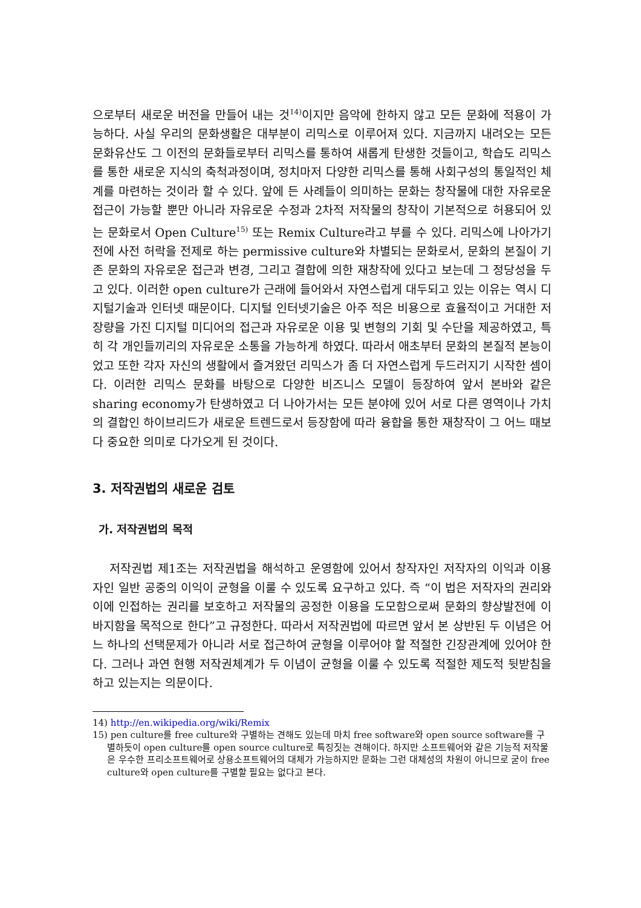으로부터 새로운 버전을 만들어 내는 것<sup>14)</sup>이지만 음악에 한하지 않고 모든 문화에 적용이 가능하다. 사실 우리의 문화생활은 대부분이 리믹스로 이루어져 있다. 지금까지 내려오는 모든 문화유산도 그 이전의 문화들로부터 리믹스를 통하여 새롭게 탄생한 것들이고, 학습도 리믹스를 통한 새로운 지식의 축척과정이며, 정치마저 다양한 리믹스를 통해 사회구성의 통일적인 체계를 마련하는 것이라 할 수 있다. 앞에 든 사례들이 의미하는 문화는 창작물에 대한 자유로운 접근이 가능할 뿐만 아니라 자유로운 수정과 2차적 저작물의 창작이 기본적으로 허용되어 있는 문화로서 Open Culture<sup>15)</sup> 또는 Remix Culture라고 부를 수 있다. 리믹스에 나아가기 전에 사전 허락을 전제로 하는 permissive culture와 차별되는 문화로서, 문화의 본질이 기존 문화의 자유로운 접근과 변경, 그리고 결합에 의한 재창작에 있다고 보는데 그 정당성을 두고 있다. 이러한 open culture가 근래에 들어와서 자연스럽게 대두되고 있는 이유는 역시 디지털기술과 인터넷 때문이다. 디지털 인터넷기술은 아주 적은 비용으로 효율적이고 거대한 저장량을 가진 디지털 미디어의 접근과 자유로운 이용 및 변형의 기회 및 수단을 제공하였고, 특히 각 개인들끼리의 자유로운 소통을 가능하게 하였다. 따라서 애초부터 문화의 본질적 본능이었고 또한 각자 자신의 생활에서 즐겨왔던 리믹스가 좀 더 자연스럽게 두드러지기 시작한 셈이다. 이러한 리믹스 문화를 바탕으로 다양한 비즈니스 모델이 등장하여 앞서 본바와 같은 sharing economy가 탄생하였고 더 나아가서는 모든 분야에 있어 서로 다른 영역이나 가치의 결합인 하이브리드가 새로운 트렌드로서 등장함에 따라 융합을 통한 재창작이 그 어느 때보다 중요한 의미로 다가오게 된 것이다.
3. 저작권법의 새로운 검토
가. 저작권법의 목적
저작권법 제1조는 저작권법을 해석하고 운영함에 있어서 창작자인 저작자의 이익과 이용자인 일반 공중의 이익이 균형을 이룰 수 있도록 요구하고 있다. 즉 “이 법은 저작자의 권리와 이에 인접하는 권리를 보호하고 저작물의 공정한 이용을 도모함으로써 문화의 향상발전에 이바지함을 목적으로 한다”고 규정한다. 따라서 저작권법에 따르면 앞서 본 상반된 두 이념은 어느 하나의 선택문제가 아니라 서로 접근하여 균형을 이루어야 할 적절한 긴장관계에 있어야 한다. 그러나 과연 현행 저작권체계가 두 이념이 균형을 이룰 수 있도록 적절한 제도적 뒷받침을 하고 있는지는 의문이다.
14) http://en.wikipedia.org/wiki/Remix
15) pen culture를 free culture와 구별하는 견해도 있는데 마치 free software와 open source software를 구별하듯이 open culture를 open source culture로 특징짓는 견해이다. 하지만 소프트웨어와 같은 기능적 저작물은 우수한 프리소프트웨어로 상용소프트웨어의 대체가 가능하지만 문화는 그런 대체성의 차원이 아니므로 굳이 free culture와 open culture를 구별할 필요는 없다고 본다.